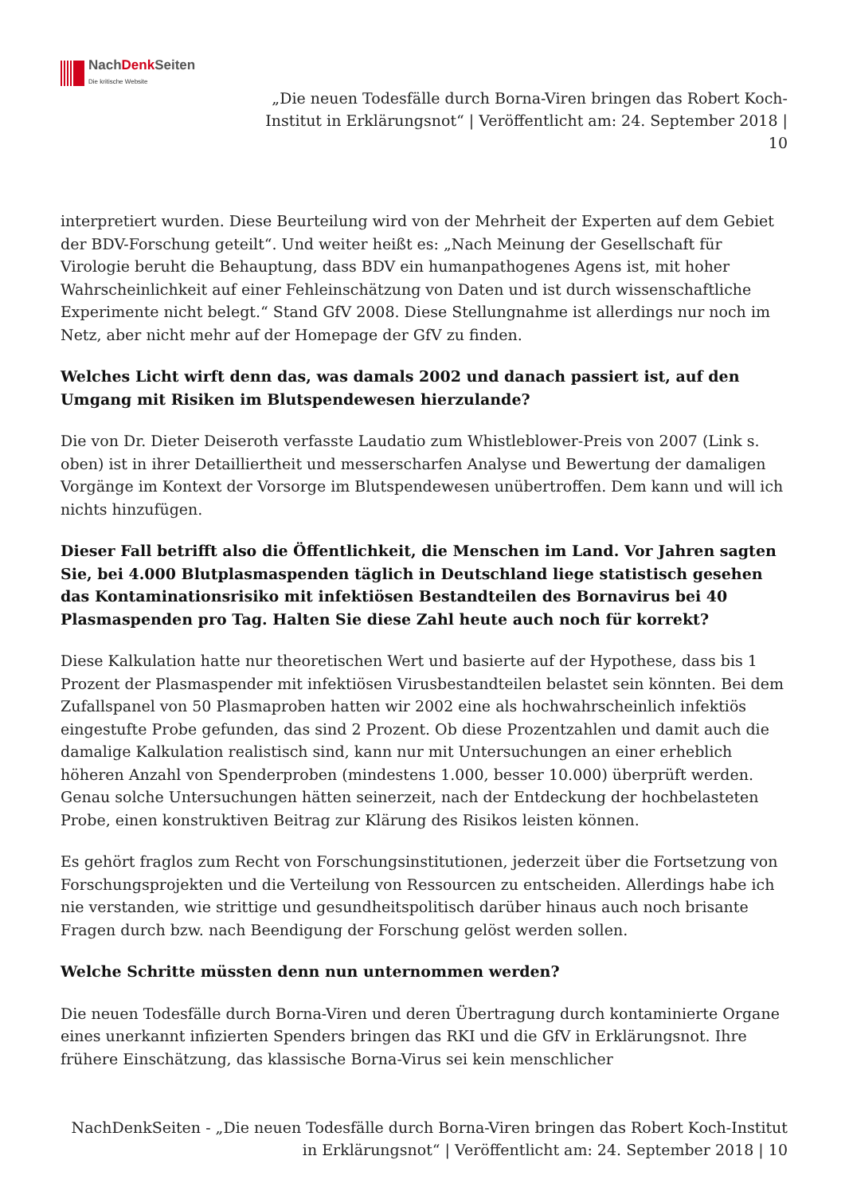NachDenk Seiten
Die kritische Website
„Die neuen Todesfälle durch Borna-Viren bringen das Robert Koch-Institut in Erklärungsnot“ | Veröffentlicht am: 24. September 2018 | 10
interpretiert wurden. Diese Beurteilung wird von der Mehrheit der Experten auf dem Gebiet der BDV-Forschung geteilt“. Und weiter heißt es: „Nach Meinung der Gesellschaft für Virologie beruht die Behauptung, dass BDV ein humanpathogenes Agens ist, mit hoher Wahrscheinlichkeit auf einer Fehleinschätzung von Daten und ist durch wissenschaftliche Experimente nicht belegt.“ Stand GfV 2008. Diese Stellungnahme ist allerdings nur noch im Netz, aber nicht mehr auf der Homepage der GfV zu finden.
Welches Licht wirft denn das, was damals 2002 und danach passiert ist, auf den Umgang mit Risiken im Blutspendewesen hierzulande?
Die von Dr. Dieter Deiseroth verfasste Laudatio zum Whistleblower-Preis von 2007 (Link s. oben) ist in ihrer Detailliertheit und messerscharfen Analyse und Bewertung der damaligen Vorgänge im Kontext der Vorsorge im Blutspendewesen unübertroffen. Dem kann und will ich nichts hinzufügen.
Dieser Fall betrifft also die Öffentlichkeit, die Menschen im Land. Vor Jahren sagten Sie, bei 4.000 Blutplasmaspenden täglich in Deutschland liege statistisch gesehen das Kontaminationsrisiko mit infektiösen Bestandteilen des Bornavirus bei 40 Plasmaspenden pro Tag. Halten Sie diese Zahl heute auch noch für korrekt?
Diese Kalkulation hatte nur theoretischen Wert und basierte auf der Hypothese, dass bis 1 Prozent der Plasmaspender mit infektiösen Virusbestandteilen belastet sein könnten. Bei dem Zufallspanel von 50 Plasmaproben hatten wir 2002 eine als hochwahrscheinlich infektiös eingestufte Probe gefunden, das sind 2 Prozent. Ob diese Prozentzahlen und damit auch die damalige Kalkulation realistisch sind, kann nur mit Untersuchungen an einer erheblich höheren Anzahl von Spenderproben (mindestens 1.000, besser 10.000) überprüft werden. Genau solche Untersuchungen hätten seinerzeit, nach der Entdeckung der hochbelasteten Probe, einen konstruktiven Beitrag zur Klärung des Risikos leisten können.
Es gehört fraglos zum Recht von Forschungsinstitutionen, jederzeit über die Fortsetzung von Forschungsprojekten und die Verteilung von Ressourcen zu entscheiden. Allerdings habe ich nie verstanden, wie strittige und gesundheitspolitisch darüber hinaus auch noch brisante Fragen durch bzw. nach Beendigung der Forschung gelöst werden sollen.
Welche Schritte müssten denn nun unternommen werden?
Die neuen Todesfälle durch Borna-Viren und deren Übertragung durch kontaminierte Organe eines unerkannt infizierten Spenders bringen das RKI und die GfV in Erklärungsnot. Ihre frühere Einschätzung, das klassische Borna-Virus sei kein menschlicher
NachDenkSeiten - „Die neuen Todesfälle durch Borna-Viren bringen das Robert Koch-Institut in Erklärungsnot“ | Veröffentlicht am: 24. September 2018 | 10